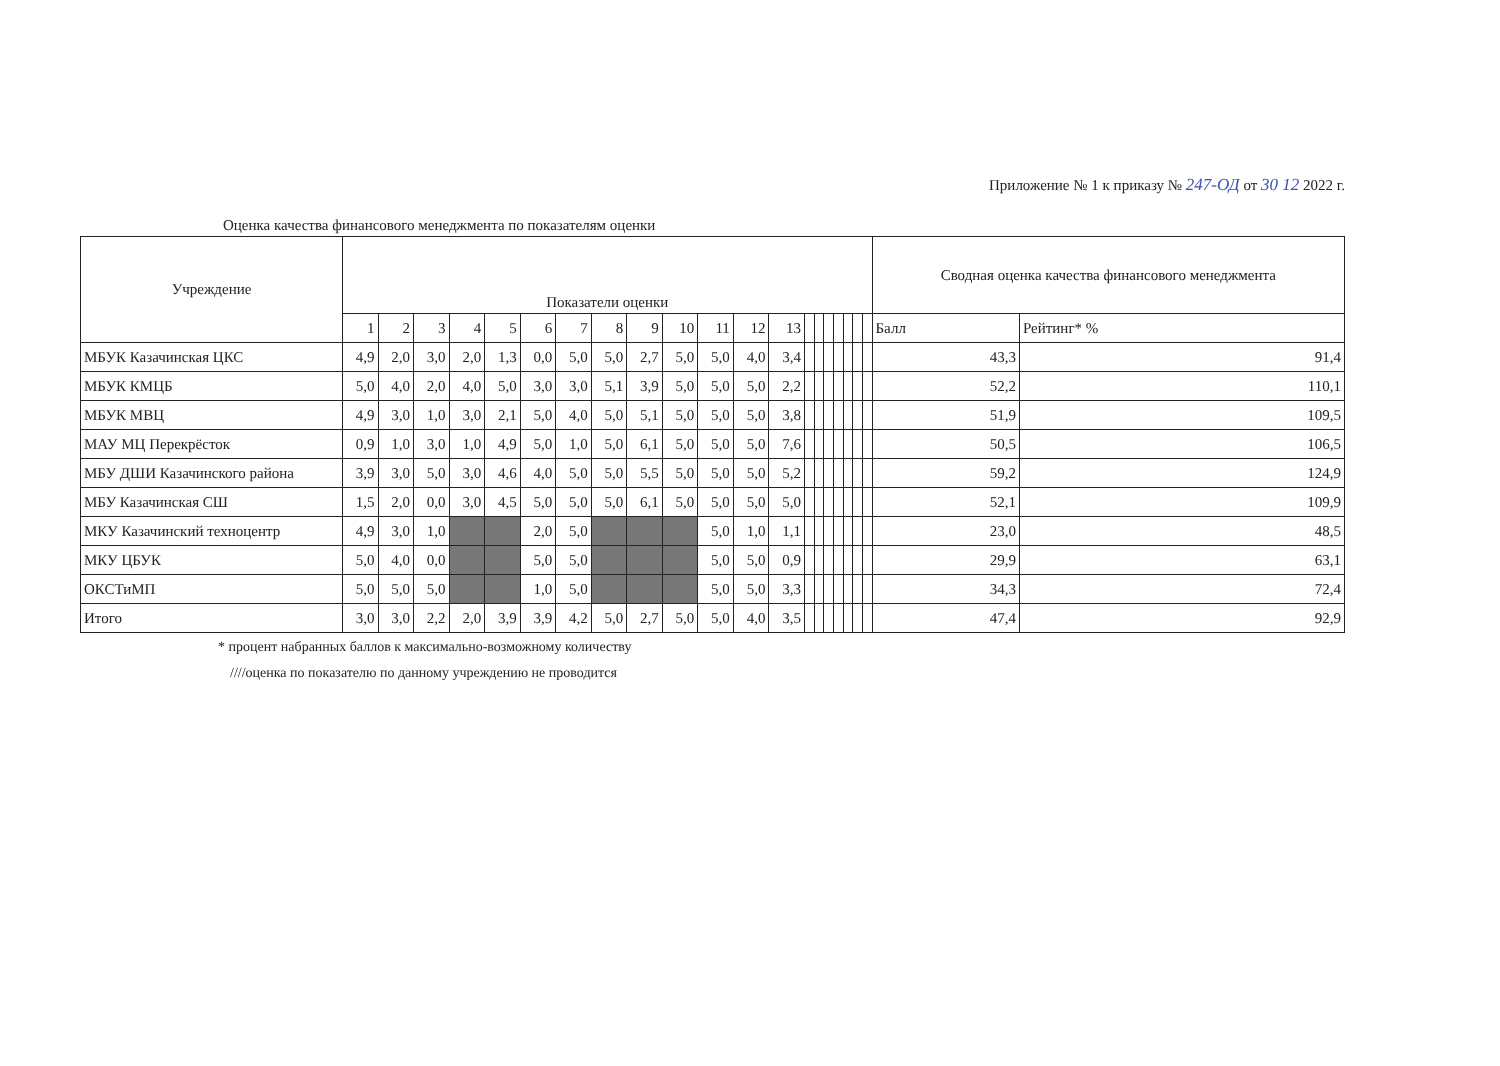Приложение № 1 к приказу № 247-ОД от 30 12 2022 г.
Оценка качества финансового менеджмента по показателям оценки
| Учреждение | Показатели оценки | | | | | | | | | | | | | | | | | | | | Сводная оценка качества финансового менеджмента | |
| --- | --- | --- | --- | --- | --- | --- | --- | --- | --- | --- | --- | --- | --- | --- | --- | --- | --- | --- | --- | --- | --- | --- |
| | 1 | 2 | 3 | 4 | 5 | 6 | 7 | 8 | 9 | 10 | 11 | 12 | 13 | | | | | | | | Балл | Рейтинг* % |
| МБУК Казачинская ЦКС | 4,9 | 2,0 | 3,0 | 2,0 | 1,3 | 0,0 | 5,0 | 5,0 | 2,7 | 5,0 | 5,0 | 4,0 | 3,4 | | | | | | | | 43,3 | 91,4 |
| МБУК КМЦБ | 5,0 | 4,0 | 2,0 | 4,0 | 5,0 | 3,0 | 3,0 | 5,1 | 3,9 | 5,0 | 5,0 | 5,0 | 2,2 | | | | | | | | 52,2 | 110,1 |
| МБУК МВЦ | 4,9 | 3,0 | 1,0 | 3,0 | 2,1 | 5,0 | 4,0 | 5,0 | 5,1 | 5,0 | 5,0 | 5,0 | 3,8 | | | | | | | | 51,9 | 109,5 |
| МАУ МЦ Перекрёсток | 0,9 | 1,0 | 3,0 | 1,0 | 4,9 | 5,0 | 1,0 | 5,0 | 6,1 | 5,0 | 5,0 | 5,0 | 7,6 | | | | | | | | 50,5 | 106,5 |
| МБУ ДШИ Казачинского района | 3,9 | 3,0 | 5,0 | 3,0 | 4,6 | 4,0 | 5,0 | 5,0 | 5,5 | 5,0 | 5,0 | 5,0 | 5,2 | | | | | | | | 59,2 | 124,9 |
| МБУ Казачинская СШ | 1,5 | 2,0 | 0,0 | 3,0 | 4,5 | 5,0 | 5,0 | 5,0 | 6,1 | 5,0 | 5,0 | 5,0 | 5,0 | | | | | | | | 52,1 | 109,9 |
| МКУ Казачинский техноцентр | 4,9 | 3,0 | 1,0 | | | 2,0 | 5,0 | | | | 5,0 | 1,0 | 1,1 | | | | | | | | 23,0 | 48,5 |
| МКУ ЦБУК | 5,0 | 4,0 | 0,0 | | | 5,0 | 5,0 | | | | 5,0 | 5,0 | 0,9 | | | | | | | | 29,9 | 63,1 |
| ОКСТиМП | 5,0 | 5,0 | 5,0 | | | 1,0 | 5,0 | | | | 5,0 | 5,0 | 3,3 | | | | | | | | 34,3 | 72,4 |
| Итого | 3,0 | 3,0 | 2,2 | 2,0 | 3,9 | 3,9 | 4,2 | 5,0 | 2,7 | 5,0 | 5,0 | 4,0 | 3,5 | | | | | | | | 47,4 | 92,9 |
* процент набранных баллов к максимально-возможному количеству
////оценка по показателю по данному учреждению не проводится